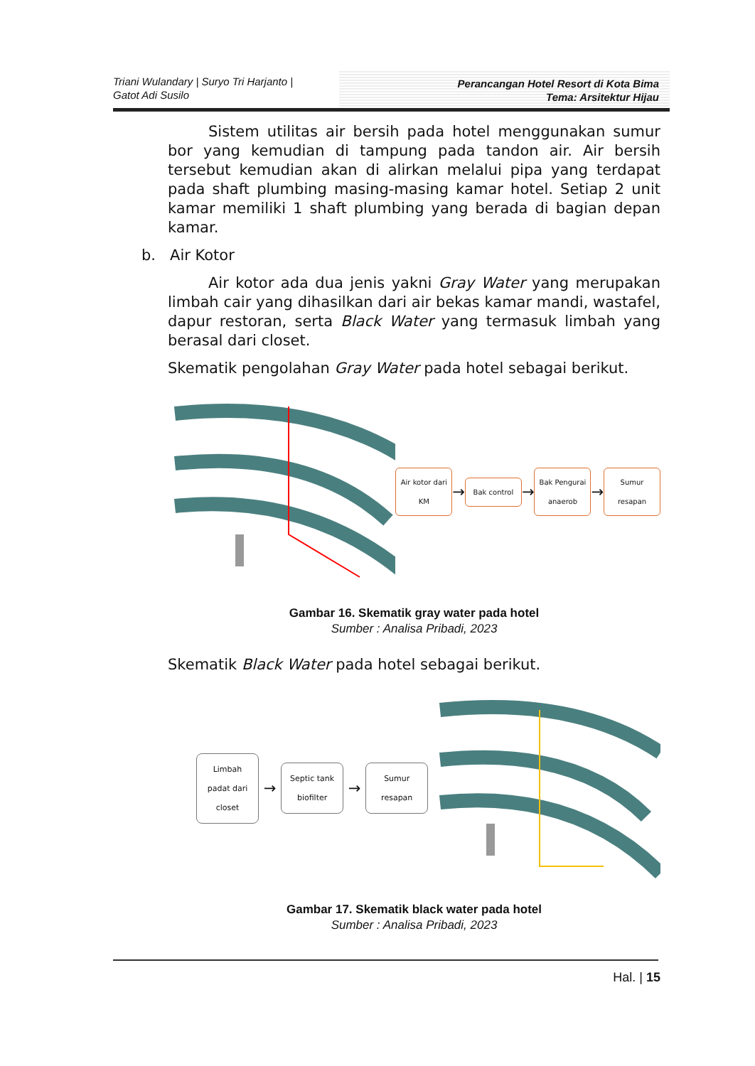Triani Wulandary | Suryo Tri Harjanto |
Gatot Adi Susilo
Perancangan Hotel Resort di Kota Bima
Tema: Arsitektur Hijau
Sistem utilitas air bersih pada hotel menggunakan sumur bor yang kemudian di tampung pada tandon air. Air bersih tersebut kemudian akan di alirkan melalui pipa yang terdapat pada shaft plumbing masing-masing kamar hotel. Setiap 2 unit kamar memiliki 1 shaft plumbing yang berada di bagian depan kamar.
b. Air Kotor
Air kotor ada dua jenis yakni Gray Water yang merupakan limbah cair yang dihasilkan dari air bekas kamar mandi, wastafel, dapur restoran, serta Black Water yang termasuk limbah yang berasal dari closet.
Skematik pengolahan Gray Water pada hotel sebagai berikut.
Air kotor dari KM
→
Bak control
→
Bak Pengurai anaerob
→
Sumur resapan
Gambar 16. Skematik gray water pada hotel
Sumber : Analisa Pribadi, 2023
Skematik Black Water pada hotel sebagai berikut.
Limbah padat dari closet
→
Septic tank biofilter
→
Sumur resapan
Gambar 17. Skematik black water pada hotel
Sumber : Analisa Pribadi, 2023
Hal. | 15